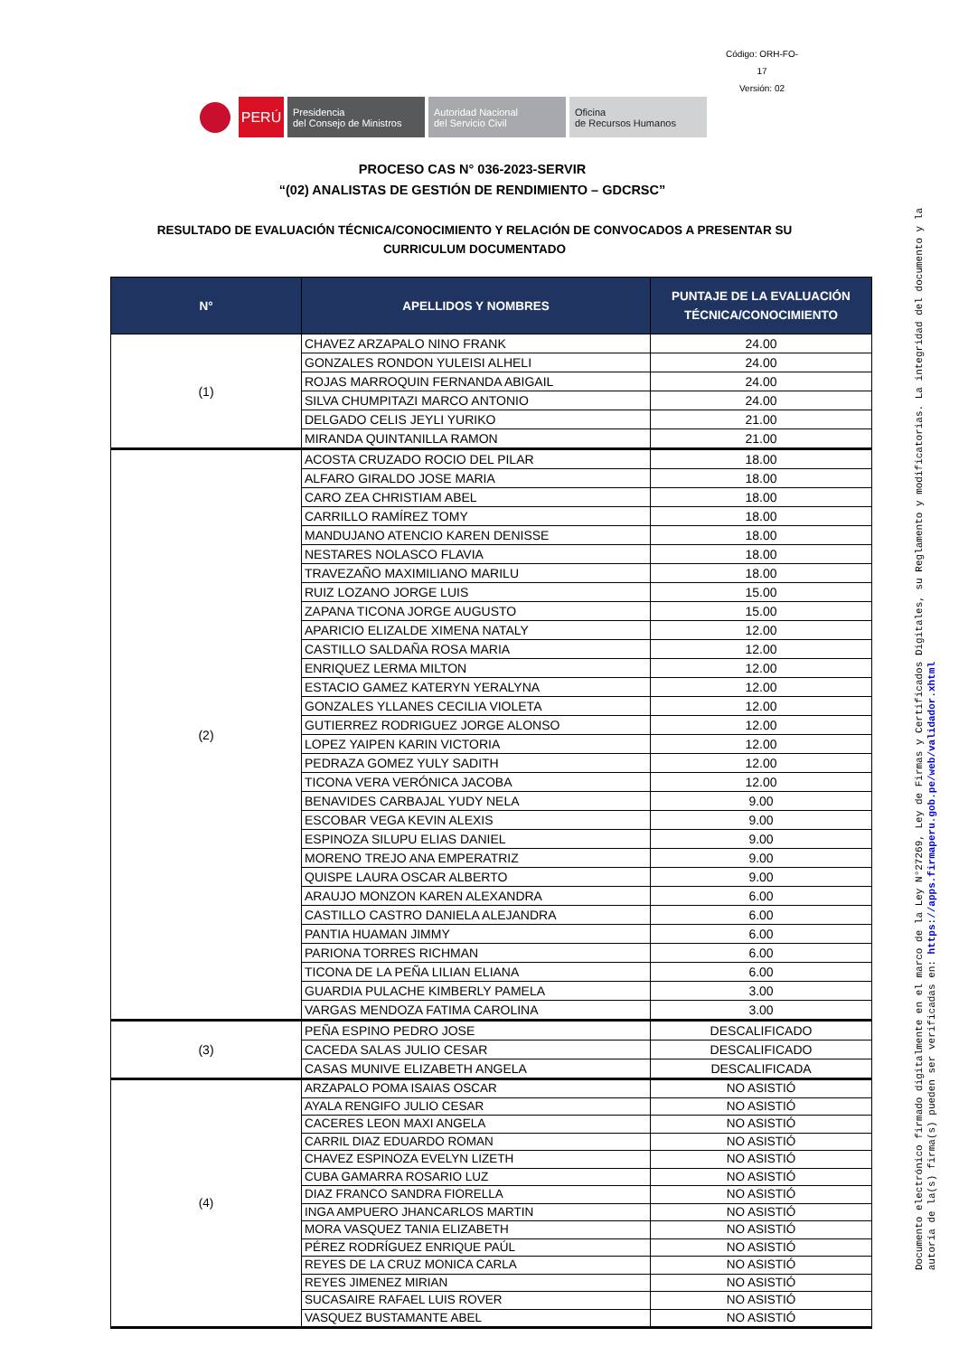Código: ORH-FO-17
Versión: 02
PERÚ
Presidencia
del Consejo de Ministros
Autoridad Nacional
del Servicio Civil
Oficina
de Recursos Humanos
PROCESO CAS N° 036-2023-SERVIR
“(02) ANALISTAS DE GESTIÓN DE RENDIMIENTO – GDCRSC”
RESULTADO DE EVALUACIÓN TÉCNICA/CONOCIMIENTO Y RELACIÓN DE CONVOCADOS A PRESENTAR SU CURRICULUM DOCUMENTADO
| N° | APELLIDOS Y NOMBRES | PUNTAJE DE LA EVALUACIÓN TÉCNICA/CONOCIMIENTO |
| --- | --- | --- |
| (1) | CHAVEZ ARZAPALO NINO FRANK | 24.00 |
| | GONZALES RONDON YULEISI ALHELI | 24.00 |
| | ROJAS MARROQUIN FERNANDA ABIGAIL | 24.00 |
| | SILVA CHUMPITAZI MARCO ANTONIO | 24.00 |
| | DELGADO CELIS JEYLI YURIKO | 21.00 |
| | MIRANDA QUINTANILLA RAMON | 21.00 |
| (2) | ACOSTA CRUZADO ROCIO DEL PILAR | 18.00 |
| | ALFARO GIRALDO JOSE MARIA | 18.00 |
| | CARO ZEA CHRISTIAM ABEL | 18.00 |
| | CARRILLO RAMÍREZ TOMY | 18.00 |
| | MANDUJANO ATENCIO KAREN DENISSE | 18.00 |
| | NESTARES NOLASCO FLAVIA | 18.00 |
| | TRAVEZAÑO MAXIMILIANO MARILU | 18.00 |
| | RUIZ LOZANO JORGE LUIS | 15.00 |
| | ZAPANA TICONA JORGE AUGUSTO | 15.00 |
| | APARICIO ELIZALDE XIMENA NATALY | 12.00 |
| | CASTILLO SALDAÑA ROSA MARIA | 12.00 |
| | ENRIQUEZ LERMA MILTON | 12.00 |
| | ESTACIO GAMEZ KATERYN YERALYNA | 12.00 |
| | GONZALES YLLANES CECILIA VIOLETA | 12.00 |
| | GUTIERREZ RODRIGUEZ JORGE ALONSO | 12.00 |
| | LOPEZ YAIPEN KARIN VICTORIA | 12.00 |
| | PEDRAZA GOMEZ YULY SADITH | 12.00 |
| | TICONA VERA VERÓNICA JACOBA | 12.00 |
| | BENAVIDES CARBAJAL YUDY NELA | 9.00 |
| | ESCOBAR VEGA KEVIN ALEXIS | 9.00 |
| | ESPINOZA SILUPU ELIAS DANIEL | 9.00 |
| | MORENO TREJO ANA EMPERATRIZ | 9.00 |
| | QUISPE LAURA OSCAR ALBERTO | 9.00 |
| | ARAUJO MONZON KAREN ALEXANDRA | 6.00 |
| | CASTILLO CASTRO DANIELA ALEJANDRA | 6.00 |
| | PANTIA HUAMAN JIMMY | 6.00 |
| | PARIONA TORRES RICHMAN | 6.00 |
| | TICONA DE LA PEÑA LILIAN ELIANA | 6.00 |
| | GUARDIA PULACHE KIMBERLY PAMELA | 3.00 |
| | VARGAS MENDOZA FATIMA CAROLINA | 3.00 |
| (3) | PEÑA ESPINO PEDRO JOSE | DESCALIFICADO |
| | CACEDA SALAS JULIO CESAR | DESCALIFICADO |
| | CASAS MUNIVE ELIZABETH ANGELA | DESCALIFICADA |
| (4) | ARZAPALO POMA ISAIAS OSCAR | NO ASISTIÓ |
| | AYALA RENGIFO JULIO CESAR | NO ASISTIÓ |
| | CACERES LEON MAXI ANGELA | NO ASISTIÓ |
| | CARRIL DIAZ EDUARDO ROMAN | NO ASISTIÓ |
| | CHAVEZ ESPINOZA EVELYN LIZETH | NO ASISTIÓ |
| | CUBA GAMARRA ROSARIO LUZ | NO ASISTIÓ |
| | DIAZ FRANCO SANDRA FIORELLA | NO ASISTIÓ |
| | INGA AMPUERO JHANCARLOS MARTIN | NO ASISTIÓ |
| | MORA VASQUEZ TANIA ELIZABETH | NO ASISTIÓ |
| | PÉREZ RODRÍGUEZ ENRIQUE PAÚL | NO ASISTIÓ |
| | REYES DE LA CRUZ MONICA CARLA | NO ASISTIÓ |
| | REYES JIMENEZ MIRIAN | NO ASISTIÓ |
| | SUCASAIRE RAFAEL LUIS ROVER | NO ASISTIÓ |
| | VASQUEZ BUSTAMANTE ABEL | NO ASISTIÓ |
Documento electrónico firmado digitalmente en el marco de la Ley N°27269, Ley de Firmas y Certificados Digitales, su Reglamento y modificatorias. La integridad del documento y la autoría de la(s) firma(s) pueden ser verificadas en: https://apps.firmaperu.gob.pe/web/validador.xhtml